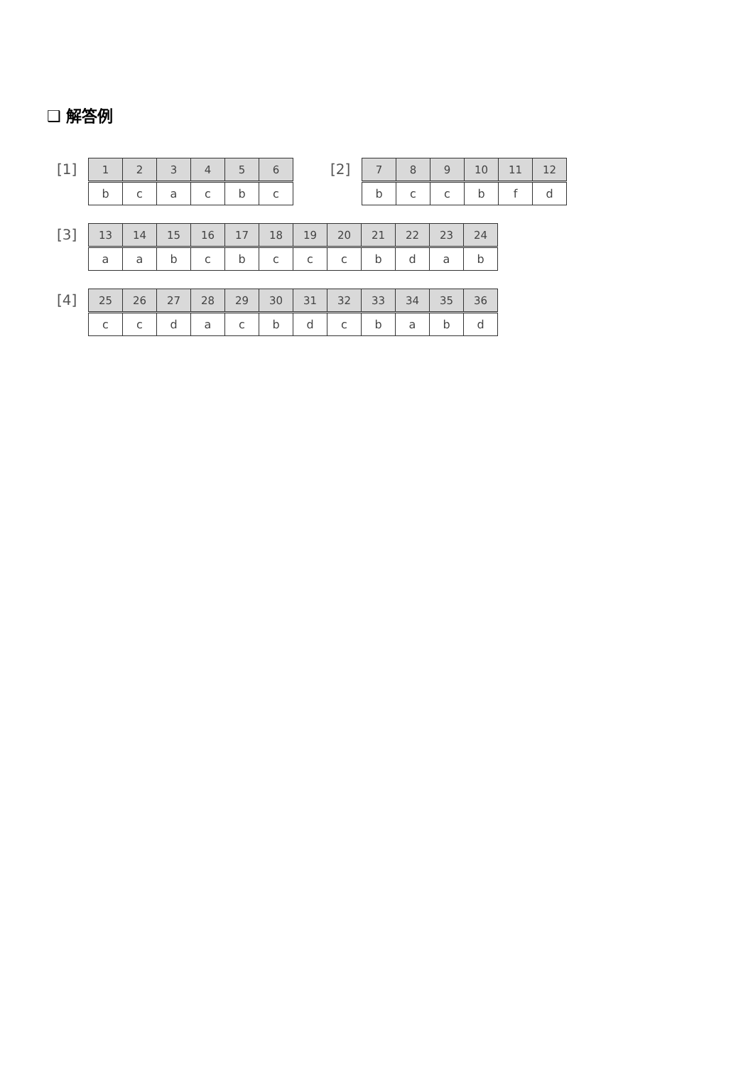❑ 解答例
[1]
| 1 | 2 | 3 | 4 | 5 | 6 |
| --- | --- | --- | --- | --- | --- |
| b | c | a | c | b | c |
[2]
| 7 | 8 | 9 | 10 | 11 | 12 |
| --- | --- | --- | --- | --- | --- |
| b | c | c | b | f | d |
[3]
| 13 | 14 | 15 | 16 | 17 | 18 | 19 | 20 | 21 | 22 | 23 | 24 |
| --- | --- | --- | --- | --- | --- | --- | --- | --- | --- | --- | --- |
| a | a | b | c | b | c | c | c | b | d | a | b |
[4]
| 25 | 26 | 27 | 28 | 29 | 30 | 31 | 32 | 33 | 34 | 35 | 36 |
| --- | --- | --- | --- | --- | --- | --- | --- | --- | --- | --- | --- |
| c | c | d | a | c | b | d | c | b | a | b | d |